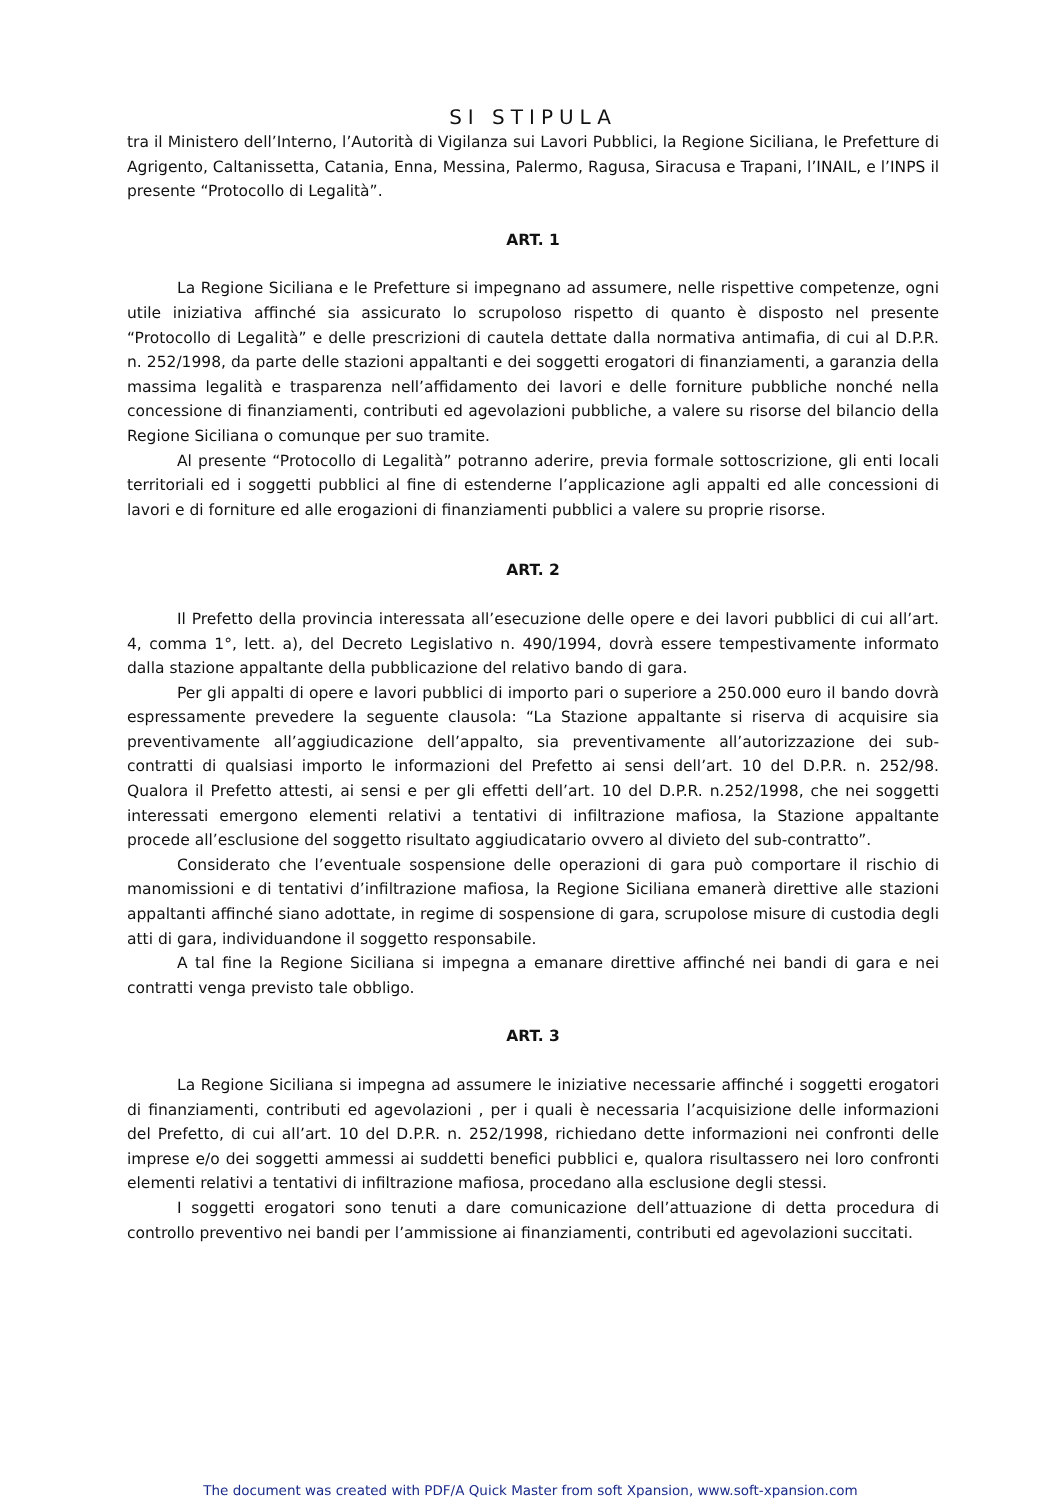SI STIPULA
tra il Ministero dell’Interno, l’Autorità di Vigilanza sui Lavori Pubblici, la Regione Siciliana, le Prefetture di Agrigento, Caltanissetta, Catania, Enna, Messina, Palermo, Ragusa, Siracusa e Trapani, l’INAIL, e l’INPS il presente “Protocollo di Legalità”.
ART. 1
La Regione Siciliana e le Prefetture si impegnano ad assumere, nelle rispettive competenze, ogni utile iniziativa affinché sia assicurato lo scrupoloso rispetto di quanto è disposto nel presente “Protocollo di Legalità” e delle prescrizioni di cautela dettate dalla normativa antimafia, di cui al D.P.R. n. 252/1998, da parte delle stazioni appaltanti e dei soggetti erogatori di finanziamenti, a garanzia della massima legalità e trasparenza nell’affidamento dei lavori e delle forniture pubbliche nonché nella concessione di finanziamenti, contributi ed agevolazioni pubbliche, a valere su risorse del bilancio della Regione Siciliana o comunque per suo tramite.
Al presente “Protocollo di Legalità” potranno aderire, previa formale sottoscrizione, gli enti locali territoriali ed i soggetti pubblici al fine di estenderne l’applicazione agli appalti ed alle concessioni di lavori e di forniture ed alle erogazioni di finanziamenti pubblici a valere su proprie risorse.
ART. 2
Il Prefetto della provincia interessata all’esecuzione delle opere e dei lavori pubblici di cui all’art. 4, comma 1°, lett. a), del Decreto Legislativo n. 490/1994, dovrà essere tempestivamente informato dalla stazione appaltante della pubblicazione del relativo bando di gara.
Per gli appalti di opere e lavori pubblici di importo pari o superiore a 250.000 euro il bando dovrà espressamente prevedere la seguente clausola: “La Stazione appaltante si riserva di acquisire sia preventivamente all’aggiudicazione dell’appalto, sia preventivamente all’autorizzazione dei sub-contratti di qualsiasi importo le informazioni del Prefetto ai sensi dell’art. 10 del D.P.R. n. 252/98. Qualora il Prefetto attesti, ai sensi e per gli effetti dell’art. 10 del D.P.R. n.252/1998, che nei soggetti interessati emergono elementi relativi a tentativi di infiltrazione mafiosa, la Stazione appaltante procede all’esclusione del soggetto risultato aggiudicatario ovvero al divieto del sub-contratto”.
Considerato che l’eventuale sospensione delle operazioni di gara può comportare il rischio di manomissioni e di tentativi d’infiltrazione mafiosa, la Regione Siciliana emanerà direttive alle stazioni appaltanti affinché siano adottate, in regime di sospensione di gara, scrupolose misure di custodia degli atti di gara, individuandone il soggetto responsabile.
A tal fine la Regione Siciliana si impegna a emanare direttive affinché nei bandi di gara e nei contratti venga previsto tale obbligo.
ART. 3
La Regione Siciliana si impegna ad assumere le iniziative necessarie affinché i soggetti erogatori di finanziamenti, contributi ed agevolazioni , per i quali è necessaria l’acquisizione delle informazioni del Prefetto, di cui all’art. 10 del D.P.R. n. 252/1998, richiedano dette informazioni nei confronti delle imprese e/o dei soggetti ammessi ai suddetti benefici pubblici e, qualora risultassero nei loro confronti elementi relativi a tentativi di infiltrazione mafiosa, procedano alla esclusione degli stessi.
I soggetti erogatori sono tenuti a dare comunicazione dell’attuazione di detta procedura di controllo preventivo nei bandi per l’ammissione ai finanziamenti, contributi ed agevolazioni succitati.
The document was created with PDF/A Quick Master from soft Xpansion, www.soft-xpansion.com